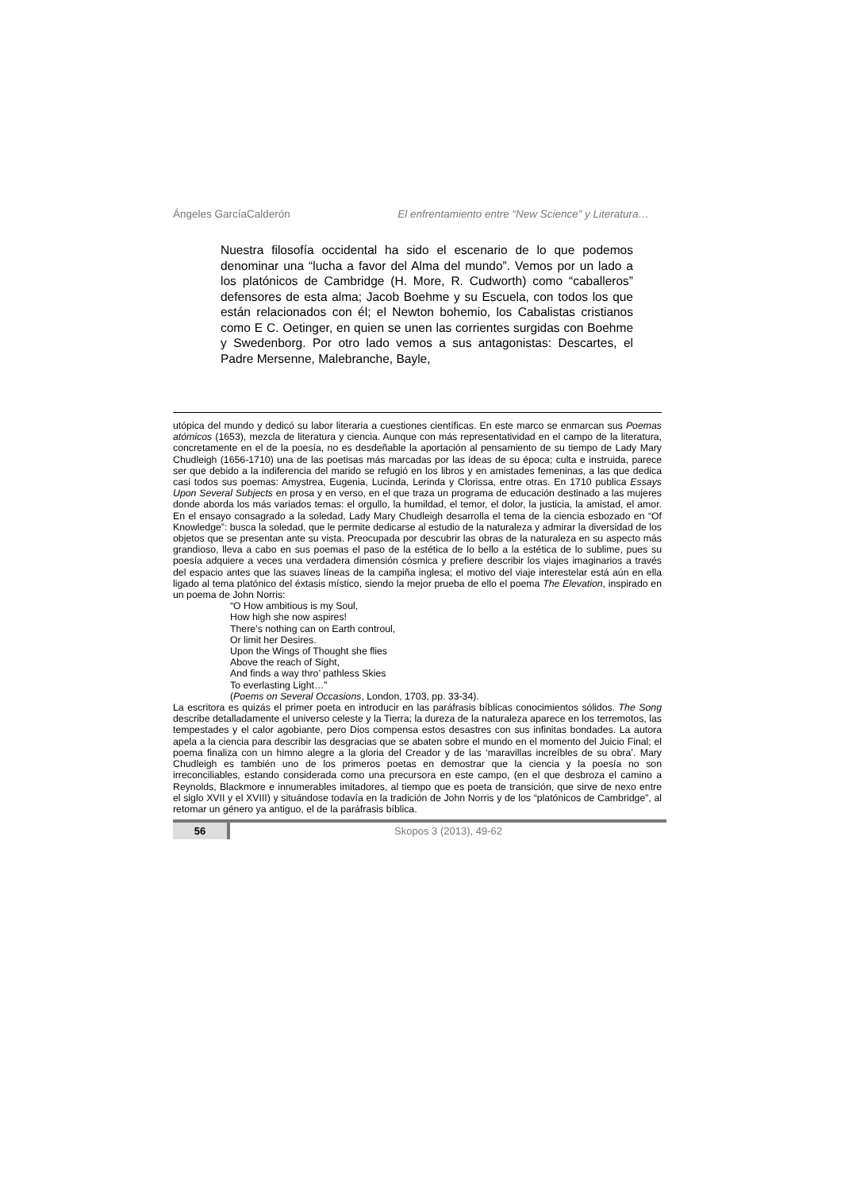Ángeles GarcíaCalderón El enfrentamiento entre “New Science” y Literatura…
Nuestra filosofía occidental ha sido el escenario de lo que podemos denominar una “lucha a favor del Alma del mundo”. Vemos por un lado a los platónicos de Cambridge (H. More, R. Cudworth) como “caballeros” defensores de esta alma; Jacob Boehme y su Escuela, con todos los que están relacionados con él; el Newton bohemio, los Cabalistas cristianos como E C. Oetinger, en quien se unen las corrientes surgidas con Boehme y Swedenborg. Por otro lado vemos a sus antagonistas: Descartes, el Padre Mersenne, Malebranche, Bayle,
utópica del mundo y dedicó su labor literaria a cuestiones científicas. En este marco se enmarcan sus Poemas atómicos (1653), mezcla de literatura y ciencia. Aunque con más representatividad en el campo de la literatura, concretamente en el de la poesía, no es desdeñable la aportación al pensamiento de su tiempo de Lady Mary Chudleigh (1656-1710) una de las poetisas más marcadas por las ideas de su época; culta e instruida, parece ser que debido a la indiferencia del marido se refugió en los libros y en amistades femeninas, a las que dedica casi todos sus poemas: Amystrea, Eugenia, Lucinda, Lerinda y Clorissa, entre otras. En 1710 publica Essays Upon Several Subjects en prosa y en verso, en el que traza un programa de educación destinado a las mujeres donde aborda los más variados temas: el orgullo, la humildad, el temor, el dolor, la justicia, la amistad, el amor. En el ensayo consagrado a la soledad, Lady Mary Chudleigh desarrolla el tema de la ciencia esbozado en “Of Knowledge”: busca la soledad, que le permite dedicarse al estudio de la naturaleza y admirar la diversidad de los objetos que se presentan ante su vista. Preocupada por descubrir las obras de la naturaleza en su aspecto más grandioso, lleva a cabo en sus poemas el paso de la estética de lo bello a la estética de lo sublime, pues su poesía adquiere a veces una verdadera dimensión cósmica y prefiere describir los viajes imaginarios a través del espacio antes que las suaves líneas de la campiña inglesa; el motivo del viaje interestelar está aún en ella ligado al tema platónico del éxtasis místico, siendo la mejor prueba de ello el poema The Elevation, inspirado en un poema de John Norris:
“O How ambitious is my Soul,
How high she now aspires!
There’s nothing can on Earth controul,
Or limit her Desires.
Upon the Wings of Thought she flies
Above the reach of Sight,
And finds a way thro’ pathless Skies
To everlasting Light…”
(Poems on Several Occasions, London, 1703, pp. 33-34).
La escritora es quizás el primer poeta en introducir en las paráfrasis bíblicas conocimientos sólidos. The Song describe detalladamente el universo celeste y la Tierra; la dureza de la naturaleza aparece en los terremotos, las tempestades y el calor agobiante, pero Dios compensa estos desastres con sus infinitas bondades. La autora apela a la ciencia para describir las desgracias que se abaten sobre el mundo en el momento del Juicio Final; el poema finaliza con un himno alegre a la gloria del Creador y de las ‘maravillas increíbles de su obra’. Mary Chudleigh es también uno de los primeros poetas en demostrar que la ciencia y la poesía no son irreconciliables, estando considerada como una precursora en este campo, (en el que desbroza el camino a Reynolds, Blackmore e innumerables imitadores, al tiempo que es poeta de transición, que sirve de nexo entre el siglo XVII y el XVIII) y situándose todavía en la tradición de John Norris y de los “platónicos de Cambridge”, al retomar un género ya antiguo, el de la paráfrasis bíblica.
56 Skopos 3 (2013), 49-62